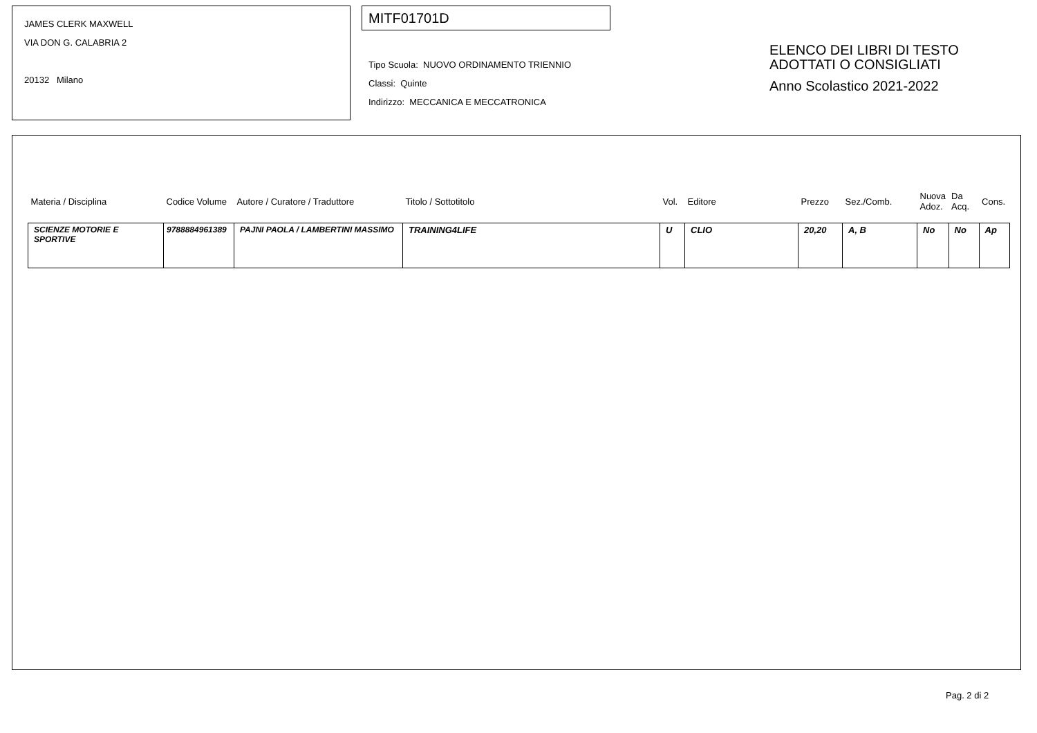JAMES CLERK MAXWELL
VIA DON G. CALABRIA 2
20132 Milano
MITF01701D
Tipo Scuola: NUOVO ORDINAMENTO TRIENNIO
Classi: Quinte
Indirizzo: MECCANICA E MECCATRONICA
ELENCO DEI LIBRI DI TESTO
ADOTTATI O CONSIGLIATI
Anno Scolastico 2021-2022
| Materia / Disciplina | Codice Volume | Autore / Curatore / Traduttore | Titolo / Sottotitolo | Vol. | Editore | Prezzo | Sez./Comb. | Nuova Adoz. | Da Acq. | Cons. |
| --- | --- | --- | --- | --- | --- | --- | --- | --- | --- | --- |
| SCIENZE MOTORIE E SPORTIVE | 9788884961389 | PAJNI PAOLA / LAMBERTINI MASSIMO | TRAINING4LIFE | U | CLIO | 20,20 | A, B | No | No | Ap |
Pag. 2 di 2